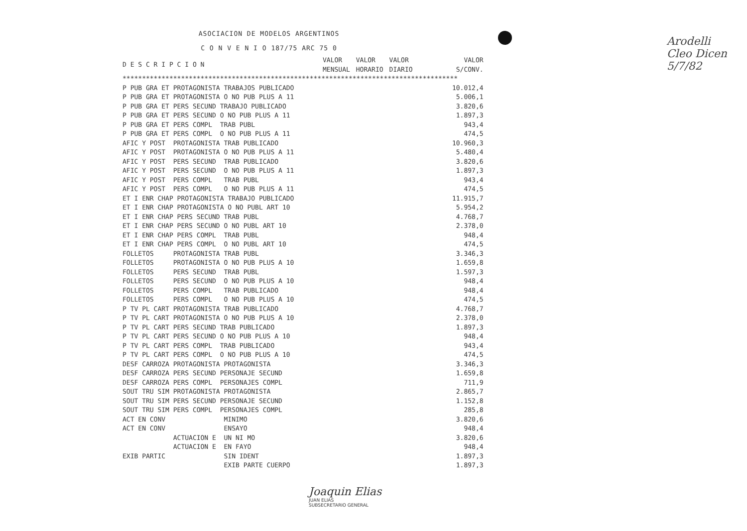Arodelli
Cleo Dicen
5/7/82
ASOCIACION DE MODELOS ARGENTINOS
C O N V E N I O 187/75 ARC 75 0
| D E S C R I P C I O N | VALOR MENSUAL | VALOR HORARIO | VALOR DIARIO | VALOR S/CONV. |
| --- | --- | --- | --- | --- |
| ************************************************************************************** | | | | |
| P PUB GRA ET PROTAGONISTA TRABAJOS PUBLICADO | | | | 10.012,4 |
| P PUB GRA ET PROTAGONISTA O NO PUB PLUS A 11 | | | | 5.006,1 |
| P PUB GRA ET PERS SECUND TRABAJO PUBLICADO | | | | 3.820,6 |
| P PUB GRA ET PERS SECUND O NO PUB PLUS A 11 | | | | 1.897,3 |
| P PUB GRA ET PERS COMPL TRAB PUBL | | | | 943,4 |
| P PUB GRA ET PERS COMPL O NO PUB PLUS A 11 | | | | 474,5 |
| AFIC Y POST PROTAGONISTA TRAB PUBLICADO | | | | 10.960,3 |
| AFIC Y POST PROTAGONISTA O NO PUB PLUS A 11 | | | | 5.480,4 |
| AFIC Y POST PERS SECUND TRAB PUBLICADO | | | | 3.820,6 |
| AFIC Y POST PERS SECUND O NO PUB PLUS A 11 | | | | 1.897,3 |
| AFIC Y POST PERS COMPL TRAB PUBL | | | | 943,4 |
| AFIC Y POST PERS COMPL O NO PUB PLUS A 11 | | | | 474,5 |
| ET I ENR CHAP PROTAGONISTA TRABAJO PUBLICADO | | | | 11.915,7 |
| ET I ENR CHAP PROTAGONISTA O NO PUBL ART 10 | | | | 5.954,2 |
| ET I ENR CHAP PERS SECUND TRAB PUBL | | | | 4.768,7 |
| ET I ENR CHAP PERS SECUND O NO PUBL ART 10 | | | | 2.378,0 |
| ET I ENR CHAP PERS COMPL TRAB PUBL | | | | 948,4 |
| ET I ENR CHAP PERS COMPL O NO PUBL ART 10 | | | | 474,5 |
| FOLLETOS PROTAGONISTA TRAB PUBL | | | | 3.346,3 |
| FOLLETOS PROTAGONISTA O NO PUB PLUS A 10 | | | | 1.659,8 |
| FOLLETOS PERS SECUND TRAB PUBL | | | | 1.597,3 |
| FOLLETOS PERS SECUND O NO PUB PLUS A 10 | | | | 948,4 |
| FOLLETOS PERS COMPL TRAB PUBLICADO | | | | 948,4 |
| FOLLETOS PERS COMPL O NO PUB PLUS A 10 | | | | 474,5 |
| P TV PL CART PROTAGONISTA TRAB PUBLICADO | | | | 4.768,7 |
| P TV PL CART PROTAGONISTA O NO PUB PLUS A 10 | | | | 2.378,0 |
| P TV PL CART PERS SECUND TRAB PUBLICADO | | | | 1.897,3 |
| P TV PL CART PERS SECUND O NO PUB PLUS A 10 | | | | 948,4 |
| P TV PL CART PERS COMPL TRAB PUBLICADO | | | | 943,4 |
| P TV PL CART PERS COMPL O NO PUB PLUS A 10 | | | | 474,5 |
| DESF CARROZA PROTAGONISTA PROTAGONISTA | | | | 3.346,3 |
| DESF CARROZA PERS SECUND PERSONAJE SECUND | | | | 1.659,8 |
| DESF CARROZA PERS COMPL PERSONAJES COMPL | | | | 711,9 |
| SOUT TRU SIM PROTAGONISTA PROTAGONISTA | | | | 2.865,7 |
| SOUT TRU SIM PERS SECUND PERSONAJE SECUND | | | | 1.152,8 |
| SOUT TRU SIM PERS COMPL PERSONAJES COMPL | | | | 285,8 |
| ACT EN CONV MINIMO | | | | 3.820,6 |
| ACT EN CONV ENSAYO | | | | 948,4 |
| ACTUACION E UN NI MO | | | | 3.820,6 |
| ACTUACION E EN FAYO | | | | 948,4 |
| EXIB PARTIC SIN IDENT | | | | 1.897,3 |
| EXIB PARTE CUERPO | | | | 1.897,3 |
Joaquin Elias
JUAN ELIAS
SUBSECRETARIO GENERAL